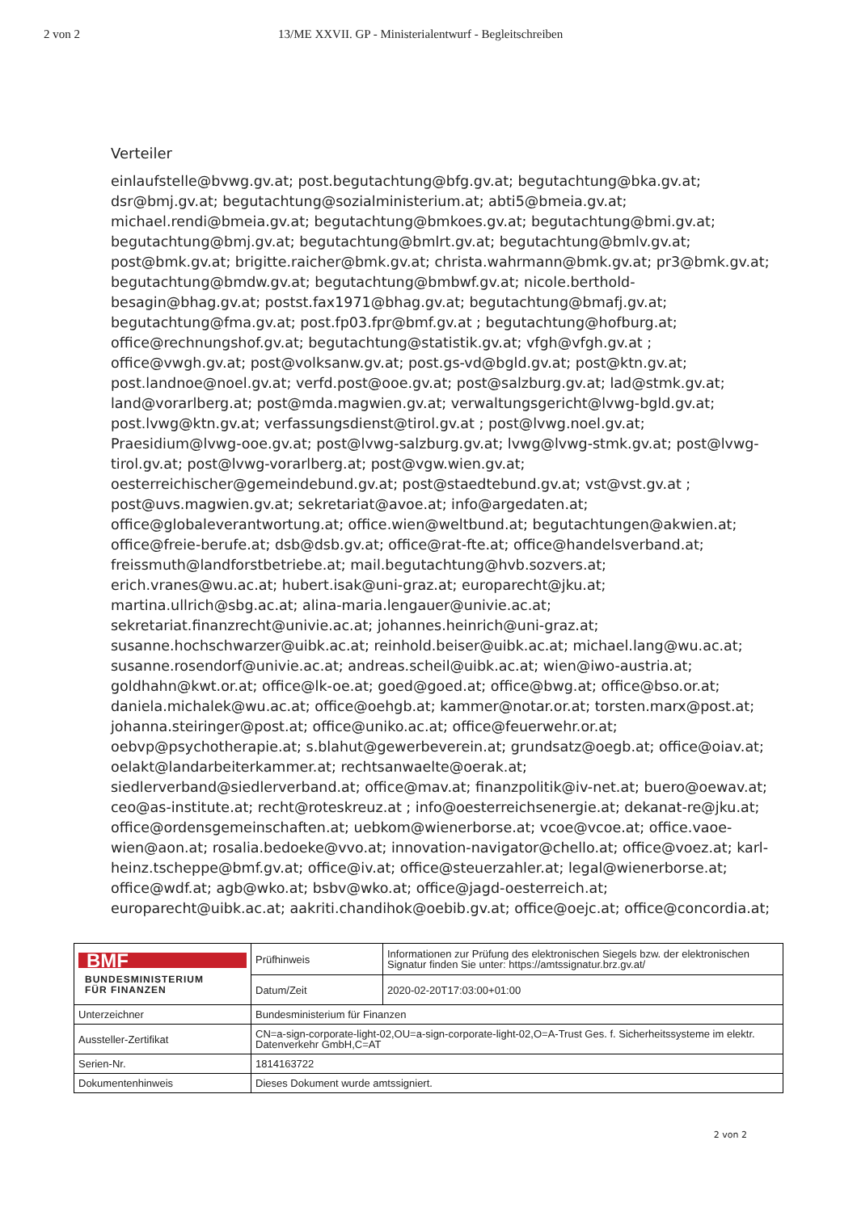2 von 2 13/ME XXVII. GP - Ministerialentwurf - Begleitschreiben
Verteiler
einlaufstelle@bvwg.gv.at; post.begutachtung@bfg.gv.at; begutachtung@bka.gv.at; dsr@bmj.gv.at; begutachtung@sozialministerium.at; abti5@bmeia.gv.at; michael.rendi@bmeia.gv.at; begutachtung@bmkoes.gv.at; begutachtung@bmi.gv.at; begutachtung@bmj.gv.at; begutachtung@bmlrt.gv.at; begutachtung@bmlv.gv.at; post@bmk.gv.at; brigitte.raicher@bmk.gv.at; christa.wahrmann@bmk.gv.at; pr3@bmk.gv.at; begutachtung@bmdw.gv.at; begutachtung@bmbwf.gv.at; nicole.berthold-besagin@bhag.gv.at; postst.fax1971@bhag.gv.at; begutachtung@bmafj.gv.at; begutachtung@fma.gv.at; post.fp03.fpr@bmf.gv.at ; begutachtung@hofburg.at; office@rechnungshof.gv.at; begutachtung@statistik.gv.at; vfgh@vfgh.gv.at ; office@vwgh.gv.at; post@volksanw.gv.at; post.gs-vd@bgld.gv.at; post@ktn.gv.at; post.landnoe@noel.gv.at; verfd.post@ooe.gv.at; post@salzburg.gv.at; lad@stmk.gv.at; land@vorarlberg.at; post@mda.magwien.gv.at; verwaltungsgericht@lvwg-bgld.gv.at; post.lvwg@ktn.gv.at; verfassungsdienst@tirol.gv.at ; post@lvwg.noel.gv.at; Praesidium@lvwg-ooe.gv.at; post@lvwg-salzburg.gv.at; lvwg@lvwg-stmk.gv.at; post@lvwg-tirol.gv.at; post@lvwg-vorarlberg.at; post@vgw.wien.gv.at; oesterreichischer@gemeindebund.gv.at; post@staedtebund.gv.at; vst@vst.gv.at ; post@uvs.magwien.gv.at; sekretariat@avoe.at; info@argedaten.at; office@globaleverantwortung.at; office.wien@weltbund.at; begutachtungen@akwien.at; office@freie-berufe.at; dsb@dsb.gv.at; office@rat-fte.at; office@handelsverband.at; freissmuth@landforstbetriebe.at; mail.begutachtung@hvb.sozvers.at; erich.vranes@wu.ac.at; hubert.isak@uni-graz.at; europarecht@jku.at; martina.ullrich@sbg.ac.at; alina-maria.lengauer@univie.ac.at; sekretariat.finanzrecht@univie.ac.at; johannes.heinrich@uni-graz.at; susanne.hochschwarzer@uibk.ac.at; reinhold.beiser@uibk.ac.at; michael.lang@wu.ac.at; susanne.rosendorf@univie.ac.at; andreas.scheil@uibk.ac.at; wien@iwo-austria.at; goldhahn@kwt.or.at; office@lk-oe.at; goed@goed.at; office@bwg.at; office@bso.or.at; daniela.michalek@wu.ac.at; office@oehgb.at; kammer@notar.or.at; torsten.marx@post.at; johanna.steiringer@post.at; office@uniko.ac.at; office@feuerwehr.or.at; oebvp@psychotherapie.at; s.blahut@gewerbeverein.at; grundsatz@oegb.at; office@oiav.at; oelakt@landarbeiterkammer.at; rechtsanwaelte@oerak.at; siedlerverband@siedlerverband.at; office@mav.at; finanzpolitik@iv-net.at; buero@oewav.at; ceo@as-institute.at; recht@roteskreuz.at ; info@oesterreichsenergie.at; dekanat-re@jku.at; office@ordensgemeinschaften.at; uebkom@wienerborse.at; vcoe@vcoe.at; office.vaoe-wien@aon.at; rosalia.bedoeke@vvo.at; innovation-navigator@chello.at; office@voez.at; karl-heinz.tscheppe@bmf.gv.at; office@iv.at; office@steuerzahler.at; legal@wienerborse.at; office@wdf.at; agb@wko.at; bsbv@wko.at; office@jagd-oesterreich.at; europarecht@uibk.ac.at; aakriti.chandihok@oebib.gv.at; office@oejc.at; office@concordia.at;
| BMF BUNDESMINISTERIUM FÜR FINANZEN | Prüfhinweis | Informationen zur Prüfung des elektronischen Siegels bzw. der elektronischen Signatur finden Sie unter: https://amtssignatur.brz.gv.at/ |
| | Datum/Zeit | 2020-02-20T17:03:00+01:00 |
| Unterzeichner | Bundesministerium für Finanzen | |
| Aussteller-Zertifikat | CN=a-sign-corporate-light-02,OU=a-sign-corporate-light-02,O=A-Trust Ges. f. Sicherheitssysteme im elektr. Datenverkehr GmbH,C=AT | |
| Serien-Nr. | 1814163722 | |
| Dokumentenhinweis | Dieses Dokument wurde amtssigniert. | |
2 von 2